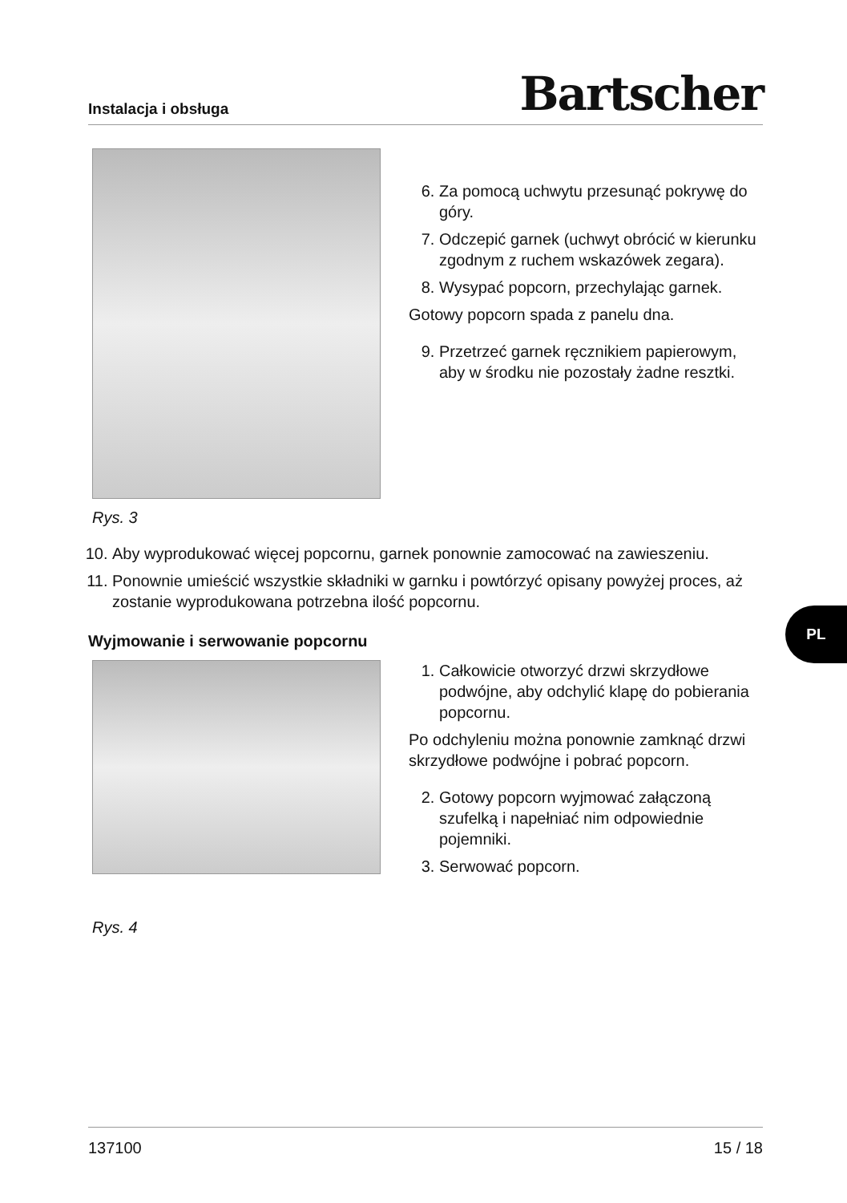Instalacja i obsługa Bartscher
Rys. 3
6. Za pomocą uchwytu przesunąć pokrywę do góry.
7. Odczepić garnek (uchwyt obrócić w kierunku zgodnym z ruchem wskazówek zegara).
8. Wysypać popcorn, przechylając garnek.
Gotowy popcorn spada z panelu dna.
9. Przetrzeć garnek ręcznikiem papierowym, aby w środku nie pozostały żadne resztki.
10. Aby wyprodukować więcej popcornu, garnek ponownie zamocować na zawieszeniu.
11. Ponownie umieścić wszystkie składniki w garnku i powtórzyć opisany powyżej proces, aż zostanie wyprodukowana potrzebna ilość popcornu.
Wyjmowanie i serwowanie popcornu
Rys. 4
1. Całkowicie otworzyć drzwi skrzydłowe podwójne, aby odchylić klapę do pobierania popcornu.
Po odchyleniu można ponownie zamknąć drzwi skrzydłowe podwójne i pobrać popcorn.
2. Gotowy popcorn wyjmować załączoną szufelką i napełniać nim odpowiednie pojemniki.
3. Serwować popcorn.
PL
137100 15 / 18